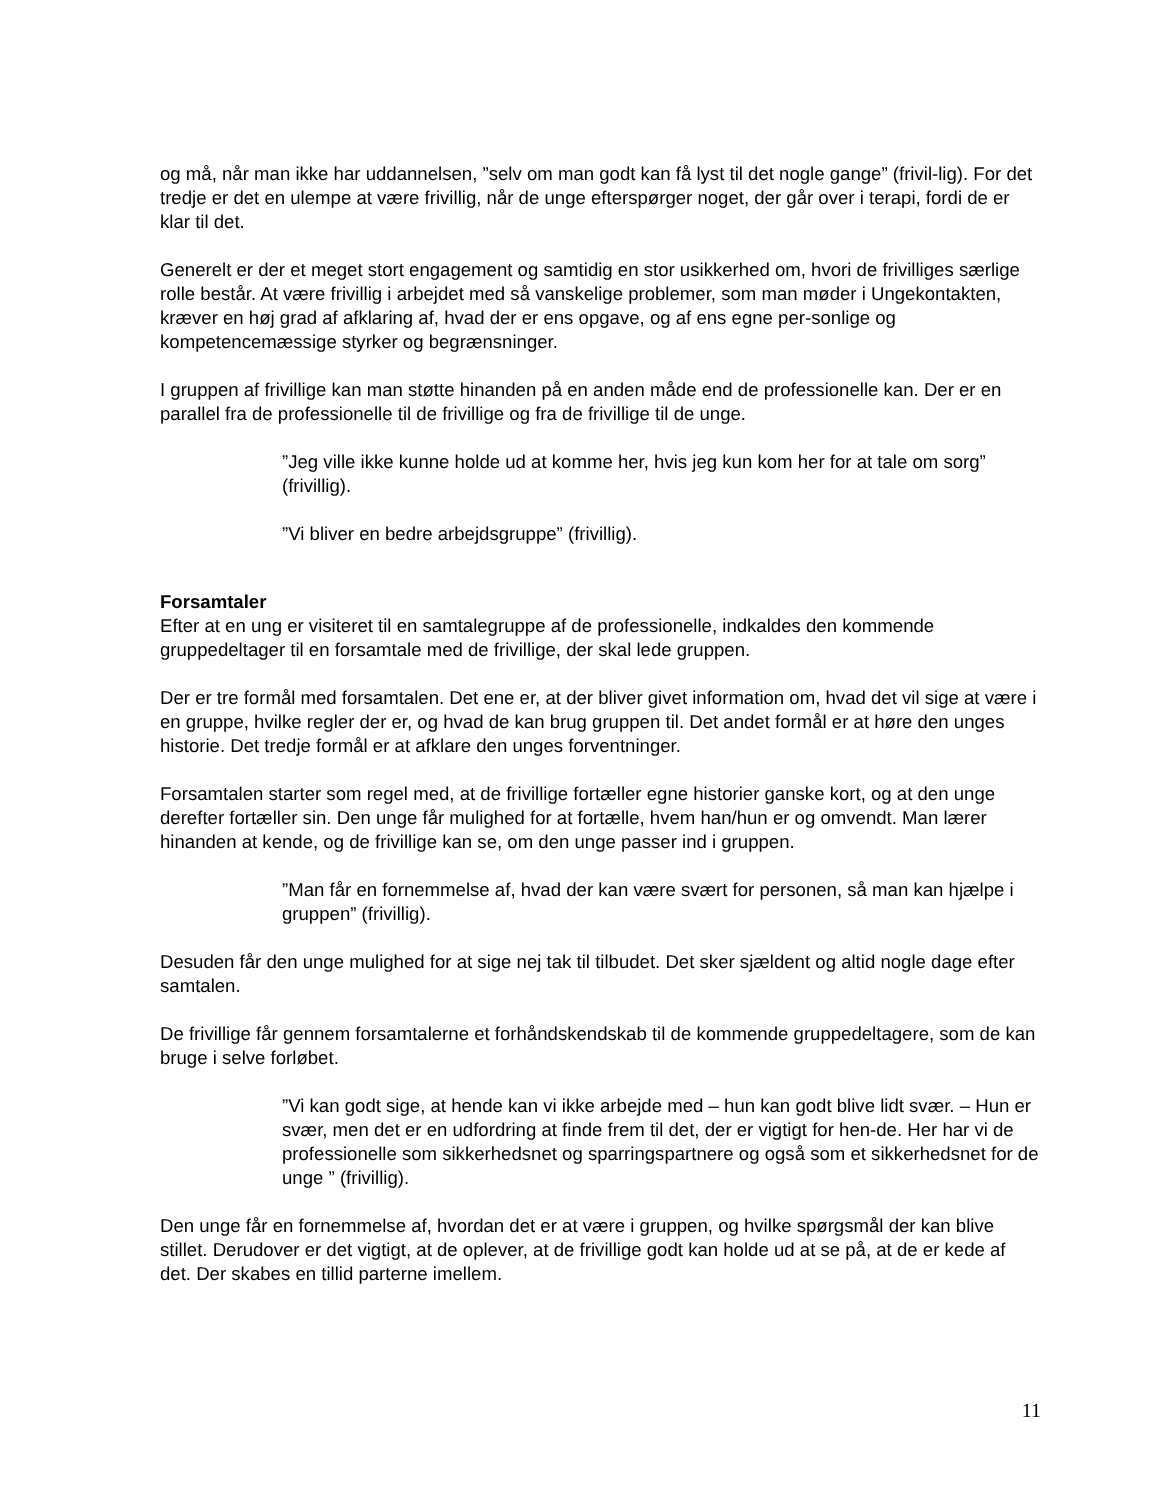og må, når man ikke har uddannelsen, ”selv om man godt kan få lyst til det nogle gange” (frivil-lig). For det tredje er det en ulempe at være frivillig, når de unge efterspørger noget, der går over i terapi, fordi de er klar til det.
Generelt er der et meget stort engagement og samtidig en stor usikkerhed om, hvori de frivilliges særlige rolle består. At være frivillig i arbejdet med så vanskelige problemer, som man møder i Ungekontakten, kræver en høj grad af afklaring af, hvad der er ens opgave, og af ens egne per-sonlige og kompetencemæssige styrker og begrænsninger.
I gruppen af frivillige kan man støtte hinanden på en anden måde end de professionelle kan. Der er en parallel fra de professionelle til de frivillige og fra de frivillige til de unge.
”Jeg ville ikke kunne holde ud at komme her, hvis jeg kun kom her for at tale om sorg” (frivillig).
”Vi bliver en bedre arbejdsgruppe” (frivillig).
Forsamtaler
Efter at en ung er visiteret til en samtalegruppe af de professionelle, indkaldes den kommende gruppedeltager til en forsamtale med de frivillige, der skal lede gruppen.
Der er tre formål med forsamtalen. Det ene er, at der bliver givet information om, hvad det vil sige at være i en gruppe, hvilke regler der er, og hvad de kan brug gruppen til. Det andet formål er at høre den unges historie. Det tredje formål er at afklare den unges forventninger.
Forsamtalen starter som regel med, at de frivillige fortæller egne historier ganske kort, og at den unge derefter fortæller sin. Den unge får mulighed for at fortælle, hvem han/hun er og omvendt. Man lærer hinanden at kende, og de frivillige kan se, om den unge passer ind i gruppen.
”Man får en fornemmelse af, hvad der kan være svært for personen, så man kan hjælpe i gruppen” (frivillig).
Desuden får den unge mulighed for at sige nej tak til tilbudet. Det sker sjældent og altid nogle dage efter samtalen.
De frivillige får gennem forsamtalerne et forhåndskendskab til de kommende gruppedeltagere, som de kan bruge i selve forløbet.
”Vi kan godt sige, at hende kan vi ikke arbejde med – hun kan godt blive lidt svær. – Hun er svær, men det er en udfordring at finde frem til det, der er vigtigt for hen-de. Her har vi de professionelle som sikkerhedsnet og sparringspartnere og også som et sikkerhedsnet for de unge ” (frivillig).
Den unge får en fornemmelse af, hvordan det er at være i gruppen, og hvilke spørgsmål der kan blive stillet. Derudover er det vigtigt, at de oplever, at de frivillige godt kan holde ud at se på, at de er kede af det. Der skabes en tillid parterne imellem.
11